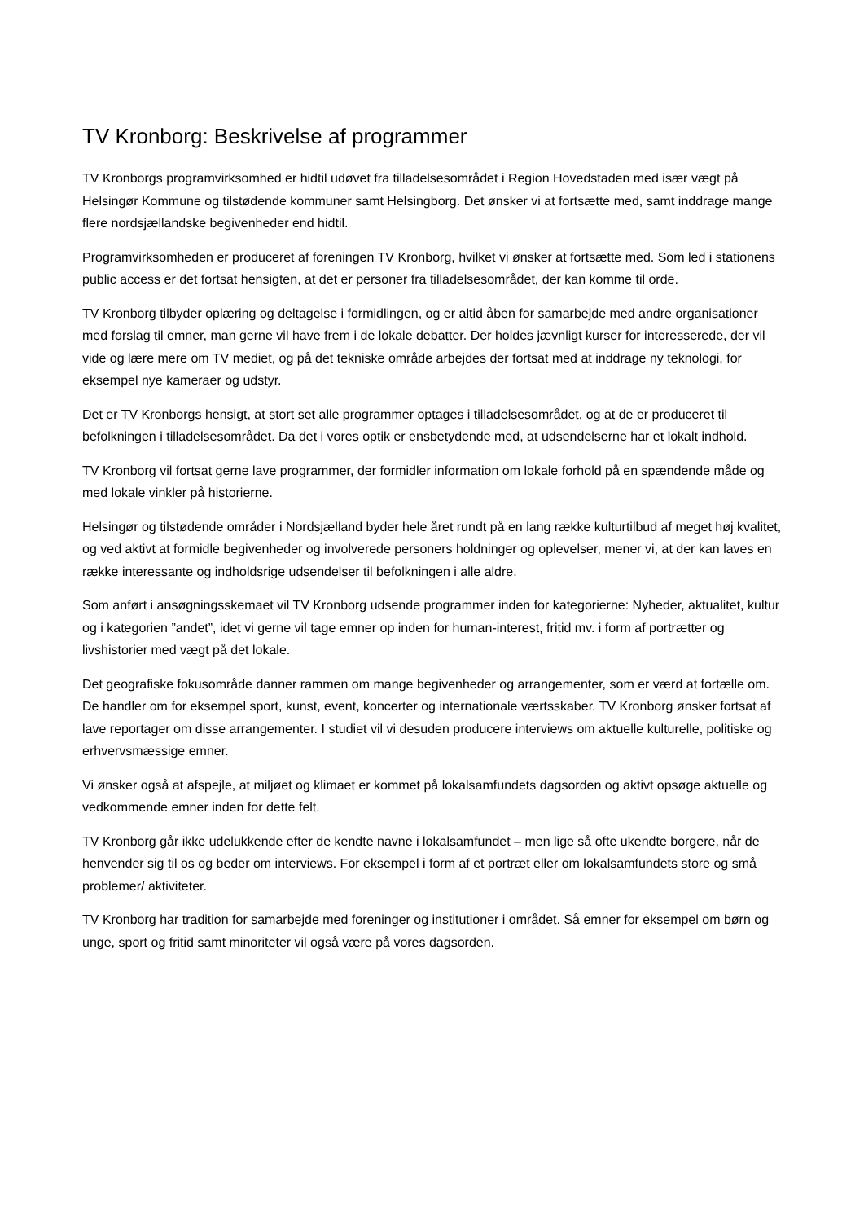TV Kronborg: Beskrivelse af programmer
TV Kronborgs programvirksomhed er hidtil udøvet fra tilladelsesområdet i Region Hovedstaden med især vægt på Helsingør Kommune og tilstødende kommuner samt Helsingborg. Det ønsker vi at fortsætte med, samt inddrage mange flere nordsjællandske begivenheder end hidtil.
Programvirksomheden er produceret af foreningen TV Kronborg, hvilket vi ønsker at fortsætte med. Som led i stationens public access er det fortsat hensigten, at det er personer fra tilladelsesområdet, der kan komme til orde.
TV Kronborg tilbyder oplæring og deltagelse i formidlingen, og er altid åben for samarbejde med andre organisationer med forslag til emner, man gerne vil have frem i de lokale debatter. Der holdes jævnligt kurser for interesserede, der vil vide og lære mere om TV mediet, og på det tekniske område arbejdes der fortsat med at inddrage ny teknologi, for eksempel nye kameraer og udstyr.
Det er TV Kronborgs hensigt, at stort set alle programmer optages i tilladelsesområdet, og at de er produceret til befolkningen i tilladelsesområdet. Da det i vores optik er ensbetydende med, at udsendelserne har et lokalt indhold.
TV Kronborg vil fortsat gerne lave programmer, der formidler information om lokale forhold på en spændende måde og med lokale vinkler på historierne.
Helsingør og tilstødende områder i Nordsjælland byder hele året rundt på en lang række kulturtilbud af meget høj kvalitet, og ved aktivt at formidle begivenheder og involverede personers holdninger og oplevelser, mener vi, at der kan laves en række interessante og indholdsrige udsendelser til befolkningen i alle aldre.
Som anført i ansøgningsskemaet vil TV Kronborg udsende programmer inden for kategorierne: Nyheder, aktualitet, kultur og i kategorien ”andet”, idet vi gerne vil tage emner op inden for human-interest, fritid mv. i form af portrætter og livshistorier med vægt på det lokale.
Det geografiske fokusområde danner rammen om mange begivenheder og arrangementer, som er værd at fortælle om. De handler om for eksempel sport, kunst, event, koncerter og internationale værtsskaber. TV Kronborg ønsker fortsat af lave reportager om disse arrangementer. I studiet vil vi desuden producere interviews om aktuelle kulturelle, politiske og erhvervsmæssige emner.
Vi ønsker også at afspejle, at miljøet og klimaet er kommet på lokalsamfundets dagsorden og aktivt opsøge aktuelle og vedkommende emner inden for dette felt.
TV Kronborg går ikke udelukkende efter de kendte navne i lokalsamfundet – men lige så ofte ukendte borgere, når de henvender sig til os og beder om interviews. For eksempel i form af et portræt eller om lokalsamfundets store og små problemer/ aktiviteter.
TV Kronborg har tradition for samarbejde med foreninger og institutioner i området. Så emner for eksempel om børn og unge, sport og fritid samt minoriteter vil også være på vores dagsorden.